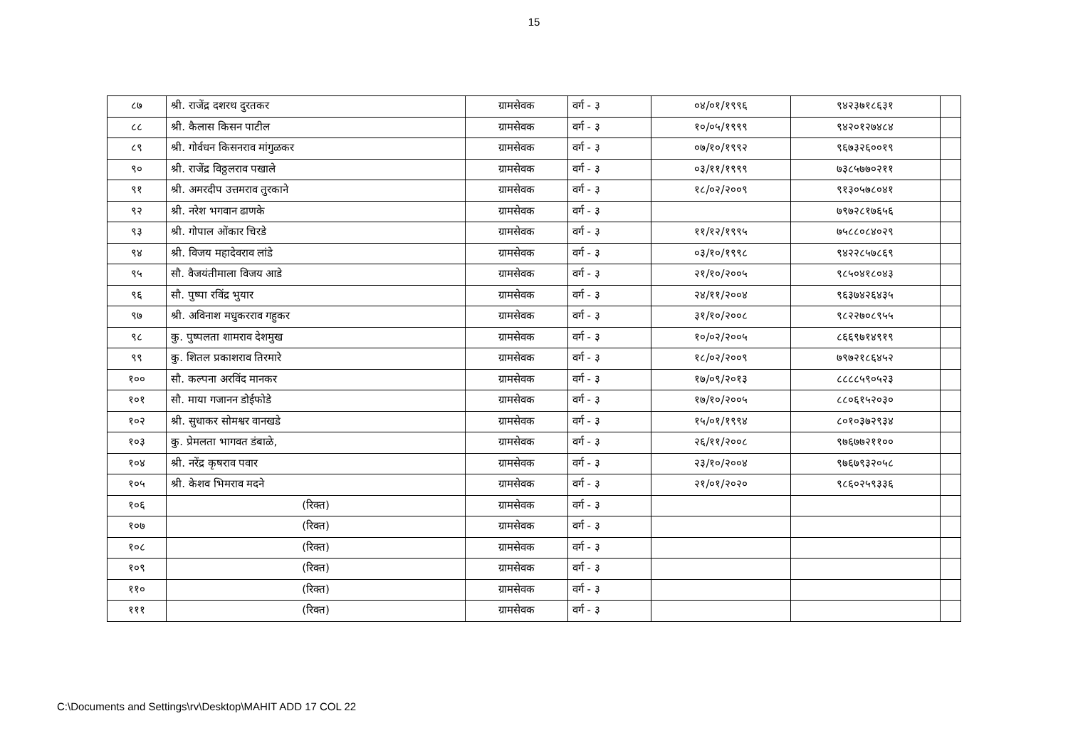15
| ८७ | श्री. राजेंद्र दशरथ दुरतकर | ग्रामसेवक | वर्ग - ३ | ०४/०१/१९९६ | ९४२३७१८६३१ | |
| ८८ | श्री. कैलास किसन पाटील | ग्रामसेवक | वर्ग - ३ | १०/०५/१९९९ | ९४२०१२७४८४ | |
| ८९ | श्री. गोर्वधन किसनराव मांगुळकर | ग्रामसेवक | वर्ग - ३ | ०७/१०/१९९२ | ९६७३२६००१९ | |
| ९० | श्री. राजेंद्र विठ्ठलराव पखाले | ग्रामसेवक | वर्ग - ३ | ०३/११/१९९९ | ७३८५७७०२११ | |
| ९१ | श्री. अमरदीप उत्तमराव तुरकाने | ग्रामसेवक | वर्ग - ३ | १८/०२/२००९ | ९१३०५७८०४१ | |
| ९२ | श्री. नरेश भगवान ढाणके | ग्रामसेवक | वर्ग - ३ | | ७९७२८१७६५६ | |
| ९३ | श्री. गोपाल ओंकार चिरडे | ग्रामसेवक | वर्ग - ३ | ११/१२/१९९५ | ७५८८०८४०२९ | |
| ९४ | श्री. विजय महादेवराव लांडे | ग्रामसेवक | वर्ग - ३ | ०३/१०/१९९८ | ९४२२८५७८६९ | |
| ९५ | सौ. वैजयंतीमाला विजय आडे | ग्रामसेवक | वर्ग - ३ | २१/१०/२००५ | ९८५०४१८०४३ | |
| ९६ | सौ. पुष्पा रविंद्र भुयार | ग्रामसेवक | वर्ग - ३ | २४/११/२००४ | ९६३७४२६४३५ | |
| ९७ | श्री. अविनाश मधुकरराव गहुकर | ग्रामसेवक | वर्ग - ३ | ३१/१०/२००८ | ९८२२७०८९५५ | |
| ९८ | कु. पुष्पलता शामराव देशमुख | ग्रामसेवक | वर्ग - ३ | १०/०२/२००५ | ८६६९७१४९१९ | |
| ९९ | कु. शितल प्रकाशराव तिरमारे | ग्रामसेवक | वर्ग - ३ | १८/०२/२००९ | ७९७२१८६४५२ | |
| १०० | सौ. कल्पना अरविंद मानकर | ग्रामसेवक | वर्ग - ३ | १७/०९/२०१३ | ८८८८५९०५२३ | |
| १०१ | सौ. माया गजानन डोईफोडे | ग्रामसेवक | वर्ग - ३ | १७/१०/२००५ | ८८०६१५२०३० | |
| १०२ | श्री. सुधाकर सोमश्वर वानखडे | ग्रामसेवक | वर्ग - ३ | १५/०१/१९९४ | ८०१०३७२९३४ | |
| १०३ | कु. प्रेमलता भागवत डंबाळे, | ग्रामसेवक | वर्ग - ३ | २६/११/२००८ | ९७६७७२११०० | |
| १०४ | श्री. नरेंद्र कृषराव पवार | ग्रामसेवक | वर्ग - ३ | २३/१०/२००४ | ९७६७९३२०५८ | |
| १०५ | श्री. केशव भिमराव मदने | ग्रामसेवक | वर्ग - ३ | २१/०१/२०२० | ९८६०२५९३३६ | |
| १०६ | (रिक्त) | ग्रामसेवक | वर्ग - ३ | | | |
| १०७ | (रिक्त) | ग्रामसेवक | वर्ग - ३ | | | |
| १०८ | (रिक्त) | ग्रामसेवक | वर्ग - ३ | | | |
| १०९ | (रिक्त) | ग्रामसेवक | वर्ग - ३ | | | |
| ११० | (रिक्त) | ग्रामसेवक | वर्ग - ३ | | | |
| १११ | (रिक्त) | ग्रामसेवक | वर्ग - ३ | | | |
C:\Documents and Settings\rv\Desktop\MAHIT ADD 17 COL 22